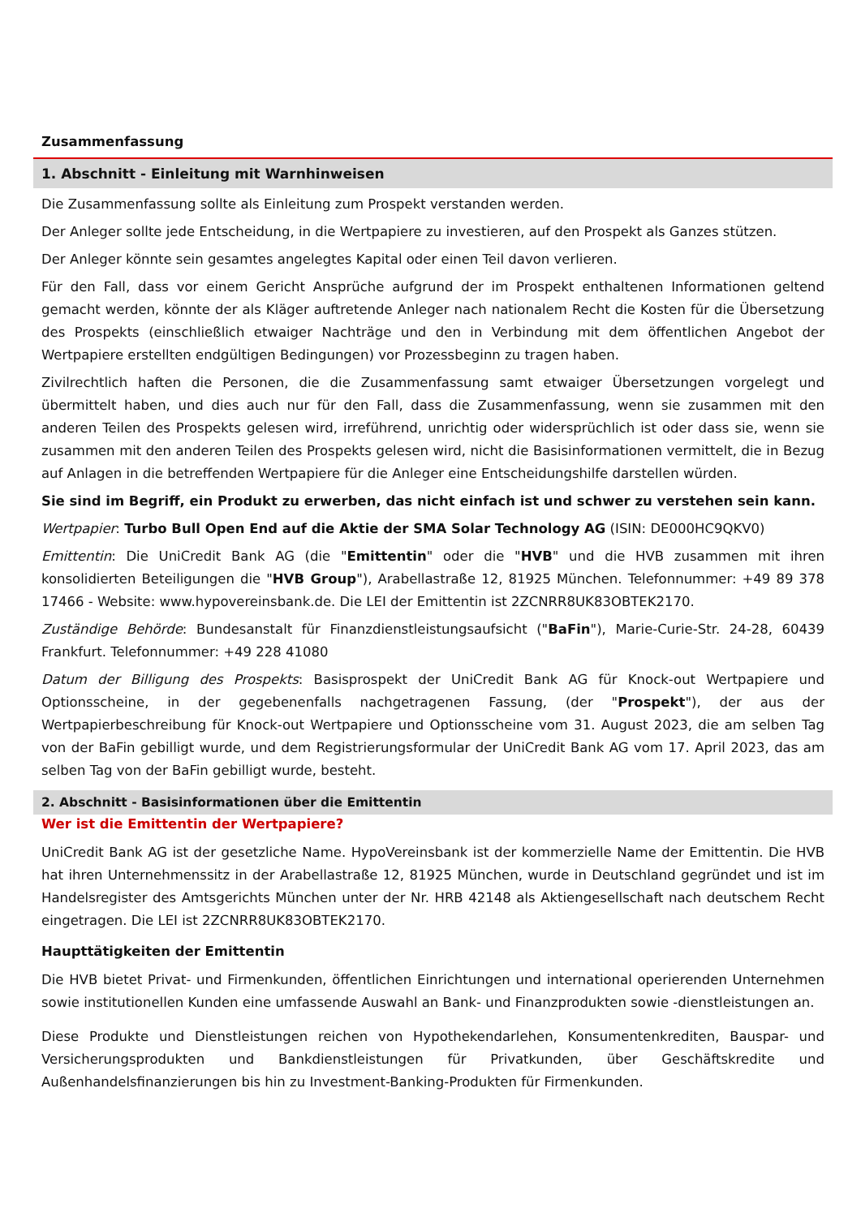Zusammenfassung
1. Abschnitt - Einleitung mit Warnhinweisen
Die Zusammenfassung sollte als Einleitung zum Prospekt verstanden werden.
Der Anleger sollte jede Entscheidung, in die Wertpapiere zu investieren, auf den Prospekt als Ganzes stützen.
Der Anleger könnte sein gesamtes angelegtes Kapital oder einen Teil davon verlieren.
Für den Fall, dass vor einem Gericht Ansprüche aufgrund der im Prospekt enthaltenen Informationen geltend gemacht werden, könnte der als Kläger auftretende Anleger nach nationalem Recht die Kosten für die Übersetzung des Prospekts (einschließlich etwaiger Nachträge und den in Verbindung mit dem öffentlichen Angebot der Wertpapiere erstellten endgültigen Bedingungen) vor Prozessbeginn zu tragen haben.
Zivilrechtlich haften die Personen, die die Zusammenfassung samt etwaiger Übersetzungen vorgelegt und übermittelt haben, und dies auch nur für den Fall, dass die Zusammenfassung, wenn sie zusammen mit den anderen Teilen des Prospekts gelesen wird, irreführend, unrichtig oder widersprüchlich ist oder dass sie, wenn sie zusammen mit den anderen Teilen des Prospekts gelesen wird, nicht die Basisinformationen vermittelt, die in Bezug auf Anlagen in die betreffenden Wertpapiere für die Anleger eine Entscheidungshilfe darstellen würden.
Sie sind im Begriff, ein Produkt zu erwerben, das nicht einfach ist und schwer zu verstehen sein kann.
Wertpapier: Turbo Bull Open End auf die Aktie der SMA Solar Technology AG (ISIN: DE000HC9QKV0)
Emittentin: Die UniCredit Bank AG (die "Emittentin" oder die "HVB" und die HVB zusammen mit ihren konsolidierten Beteiligungen die "HVB Group"), Arabellastraße 12, 81925 München. Telefonnummer: +49 89 378 17466 - Website: www.hypovereinsbank.de. Die LEI der Emittentin ist 2ZCNRR8UK83OBTEK2170.
Zuständige Behörde: Bundesanstalt für Finanzdienstleistungsaufsicht ("BaFin"), Marie-Curie-Str. 24-28, 60439 Frankfurt. Telefonnummer: +49 228 41080
Datum der Billigung des Prospekts: Basisprospekt der UniCredit Bank AG für Knock-out Wertpapiere und Optionsscheine, in der gegebenenfalls nachgetragenen Fassung, (der "Prospekt"), der aus der Wertpapierbeschreibung für Knock-out Wertpapiere und Optionsscheine vom 31. August 2023, die am selben Tag von der BaFin gebilligt wurde, und dem Registrierungsformular der UniCredit Bank AG vom 17. April 2023, das am selben Tag von der BaFin gebilligt wurde, besteht.
2. Abschnitt - Basisinformationen über die Emittentin
Wer ist die Emittentin der Wertpapiere?
UniCredit Bank AG ist der gesetzliche Name. HypoVereinsbank ist der kommerzielle Name der Emittentin. Die HVB hat ihren Unternehmenssitz in der Arabellastraße 12, 81925 München, wurde in Deutschland gegründet und ist im Handelsregister des Amtsgerichts München unter der Nr. HRB 42148 als Aktiengesellschaft nach deutschem Recht eingetragen. Die LEI ist 2ZCNRR8UK83OBTEK2170.
Haupttätigkeiten der Emittentin
Die HVB bietet Privat- und Firmenkunden, öffentlichen Einrichtungen und international operierenden Unternehmen sowie institutionellen Kunden eine umfassende Auswahl an Bank- und Finanzprodukten sowie -dienstleistungen an.
Diese Produkte und Dienstleistungen reichen von Hypothekendarlehen, Konsumentenkrediten, Bauspar- und Versicherungsprodukten und Bankdienstleistungen für Privatkunden, über Geschäftskredite und Außenhandelsfinanzierungen bis hin zu Investment-Banking-Produkten für Firmenkunden.